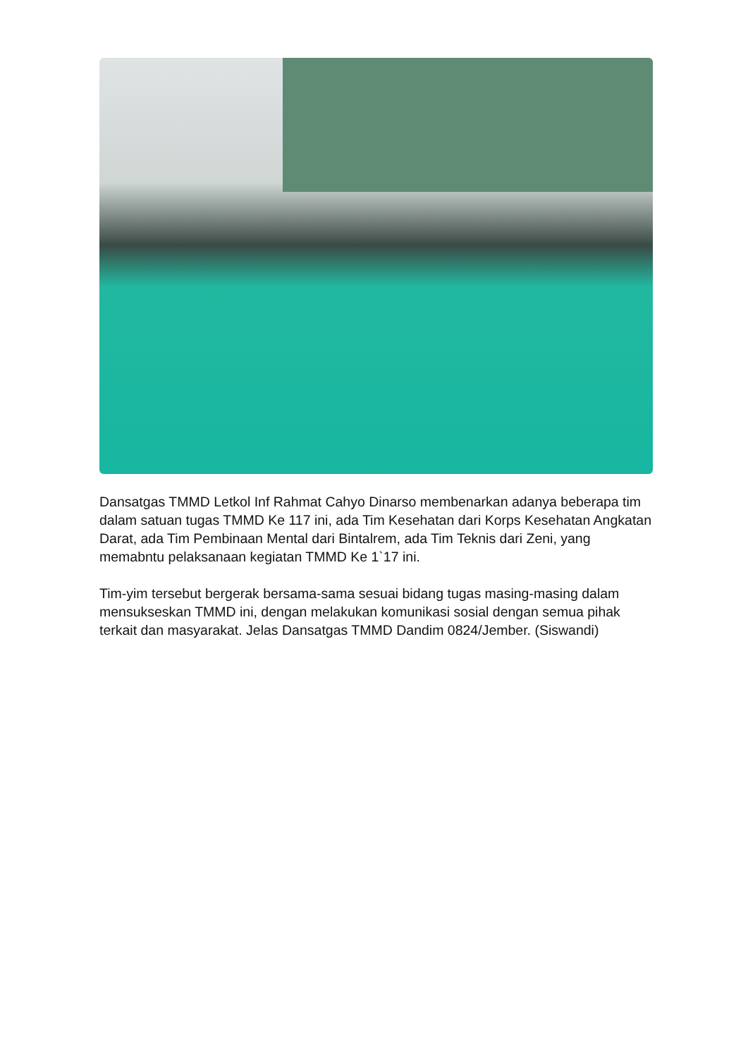Dansatgas TMMD Letkol Inf Rahmat Cahyo Dinarso membenarkan adanya beberapa tim dalam satuan tugas TMMD Ke 117 ini, ada Tim Kesehatan dari Korps Kesehatan Angkatan Darat, ada Tim Pembinaan Mental dari Bintalrem, ada Tim Teknis dari Zeni, yang memabntu pelaksanaan kegiatan TMMD Ke 1`17 ini.
Tim-yim tersebut bergerak bersama-sama sesuai bidang tugas masing-masing dalam mensukseskan TMMD ini, dengan melakukan komunikasi sosial dengan semua pihak terkait dan masyarakat. Jelas Dansatgas TMMD Dandim 0824/Jember. (Siswandi)